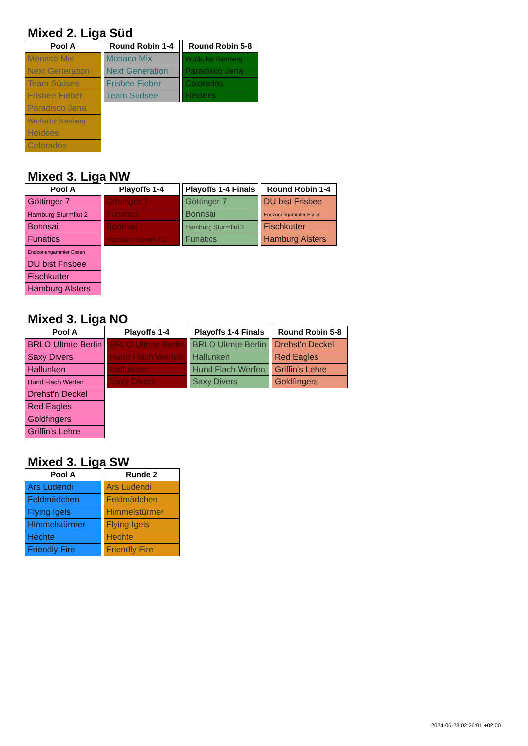Mixed 2. Liga Süd
| Pool A |
| --- |
| Monaco Mix |
| Next Generation |
| Team Südsee |
| Frisbee Fieber |
| Paradisco Jena |
| Wurfkultur Bamberg |
| Heidees |
| Colorados |
| Round Robin 1-4 |
| --- |
| Monaco Mix |
| Next Generation |
| Frisbee Fieber |
| Team Südsee |
| Round Robin 5-8 |
| --- |
| Wurfkultur Bamberg |
| Paradisco Jena |
| Colorados |
| Heidees |
Mixed 3. Liga NW
| Pool A |
| --- |
| Göttinger 7 |
| Hamburg Sturmflut 2 |
| Bonnsai |
| Funatics |
| Endzonengammler Essen |
| DU bist Frisbee |
| Fischkutter |
| Hamburg Alsters |
| Playoffs 1-4 |
| --- |
| Göttinger 7 |
| Funatics |
| Bonnsai |
| Hamburg Sturmflut 2 |
| Playoffs 1-4 Finals |
| --- |
| Göttinger 7 |
| Bonnsai |
| Hamburg Sturmflut 2 |
| Funatics |
| Round Robin 1-4 |
| --- |
| DU bist Frisbee |
| Endzonengammler Essen |
| Fischkutter |
| Hamburg Alsters |
Mixed 3. Liga NO
| Pool A |
| --- |
| BRLO Ultmte Berlin |
| Saxy Divers |
| Hallunken |
| Hund Flach Werfen |
| Drehst'n Deckel |
| Red Eagles |
| Goldfingers |
| Griffin's Lehre |
| Playoffs 1-4 |
| --- |
| BRLO Ultmte Berlin |
| Hund Flach Werfen |
| Hallunken |
| Saxy Divers |
| Playoffs 1-4 Finals |
| --- |
| BRLO Ultmte Berlin |
| Hallunken |
| Hund Flach Werfen |
| Saxy Divers |
| Round Robin 5-8 |
| --- |
| Drehst'n Deckel |
| Red Eagles |
| Griffin's Lehre |
| Goldfingers |
Mixed 3. Liga SW
| Pool A |
| --- |
| Ars Ludendi |
| Feldmädchen |
| Flying Igels |
| Himmelstürmer |
| Hechte |
| Friendly Fire |
| Runde 2 |
| --- |
| Ars Ludendi |
| Feldmädchen |
| Himmelstürmer |
| Flying Igels |
| Hechte |
| Friendly Fire |
2024-06-23 02:26:01 +02:00